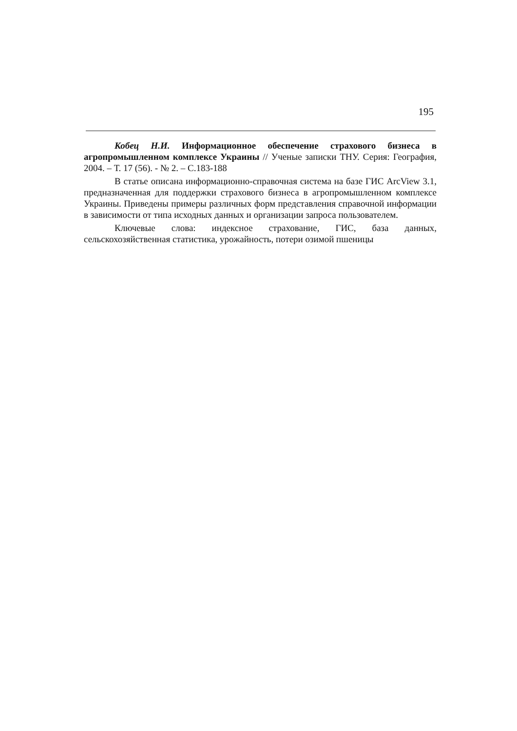195
Кобец Н.И. Информационное обеспечение страхового бизнеса в агропромышленном комплексе Украины // Ученые записки ТНУ. Серия: География, 2004. – Т. 17 (56). - № 2. – С.183-188
В статье описана информационно-справочная система на базе ГИС ArcView 3.1, предназначенная для поддержки страхового бизнеса в агропромышленном комплексе Украины. Приведены примеры различных форм представления справочной информации в зависимости от типа исходных данных и организации запроса пользователем.
Ключевые слова: индексное страхование, ГИС, база данных, сельскохозяйственная статистика, урожайность, потери озимой пшеницы